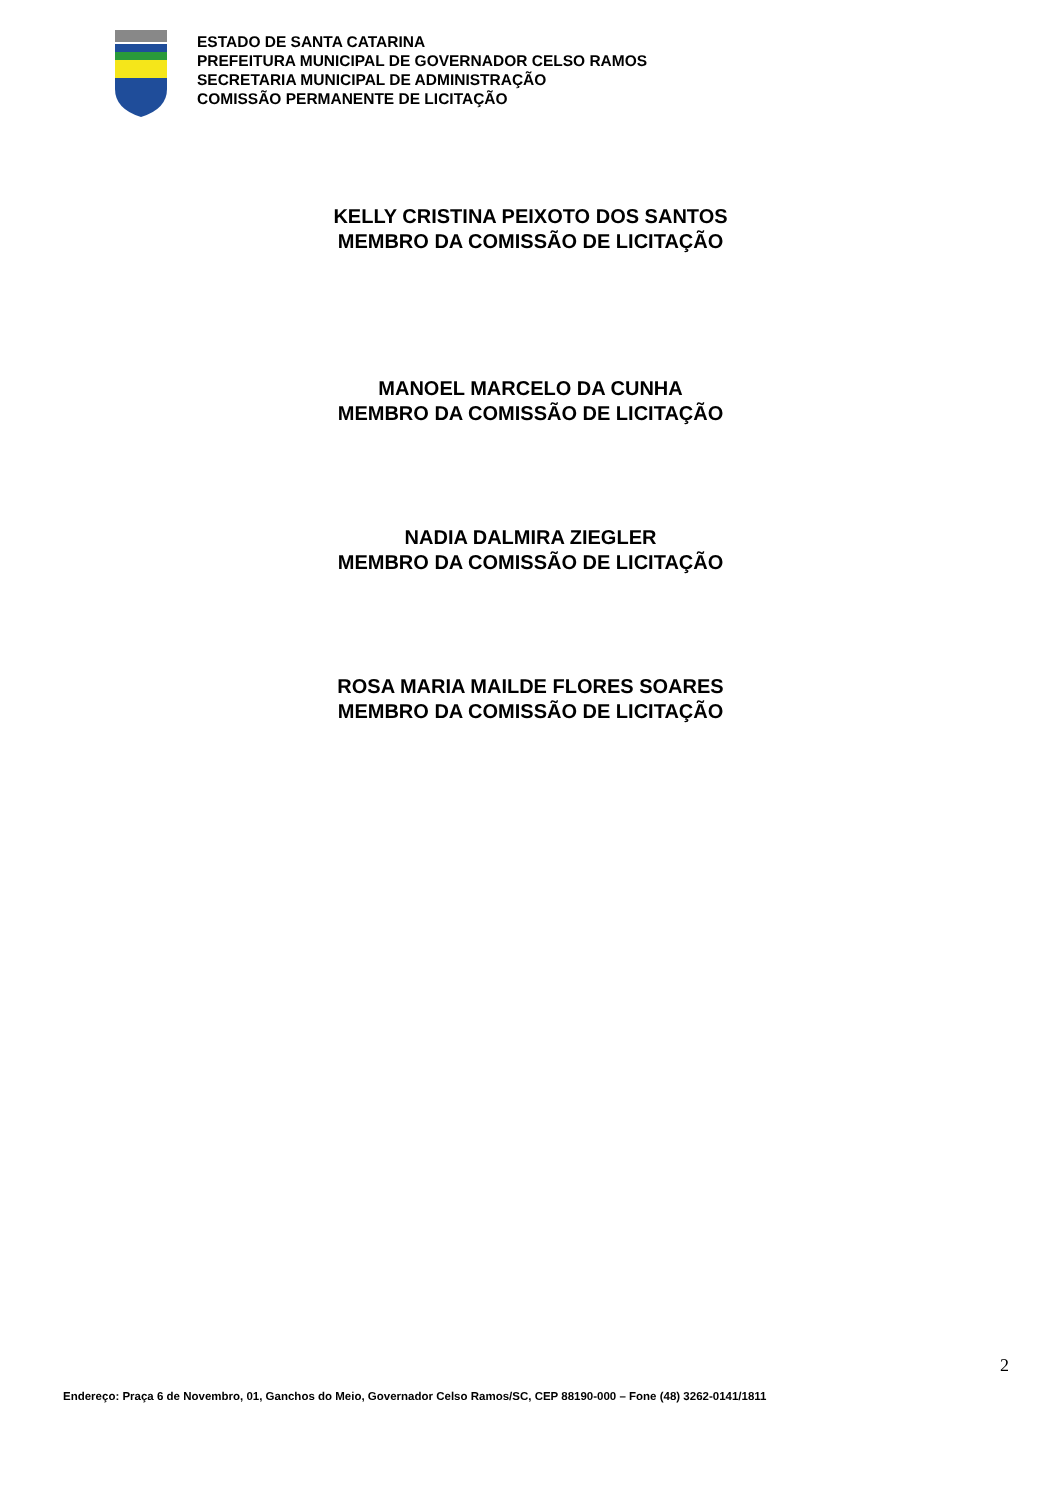ESTADO DE SANTA CATARINA
PREFEITURA MUNICIPAL DE GOVERNADOR CELSO RAMOS
SECRETARIA MUNICIPAL DE ADMINISTRAÇÃO
COMISSÃO PERMANENTE DE LICITAÇÃO
KELLY CRISTINA PEIXOTO DOS SANTOS
MEMBRO DA COMISSÃO DE LICITAÇÃO
MANOEL MARCELO DA CUNHA
MEMBRO DA COMISSÃO DE LICITAÇÃO
NADIA DALMIRA ZIEGLER
MEMBRO DA COMISSÃO DE LICITAÇÃO
ROSA MARIA MAILDE FLORES SOARES
MEMBRO DA COMISSÃO DE LICITAÇÃO
2
Endereço: Praça 6 de Novembro, 01, Ganchos do Meio, Governador Celso Ramos/SC, CEP 88190-000 – Fone (48) 3262-0141/1811